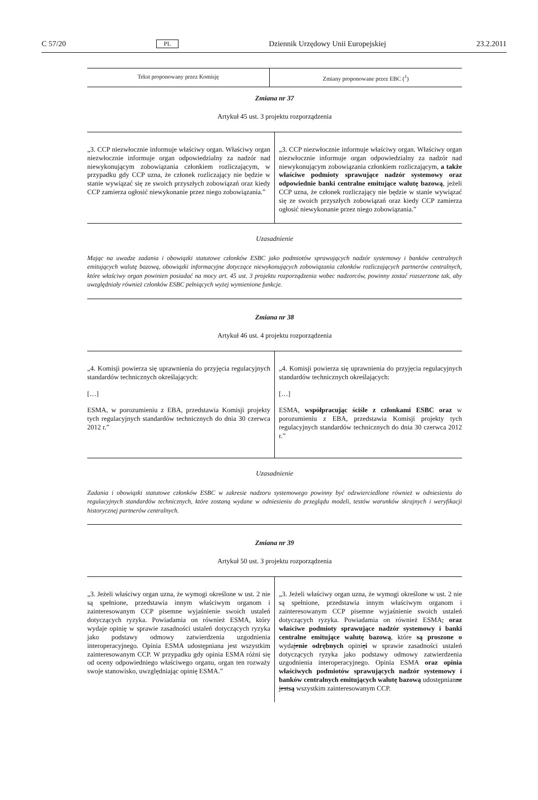C 57/20 PL Dziennik Urzędowy Unii Europejskiej 23.2.2011
| Tekst proponowany przez Komisję | Zmiany proponowane przez EBC (<sup>1</sup>) |
Zmiana nr 37
Artykuł 45 ust. 3 projektu rozporządzenia
| „3. CCP niezwłocznie informuje właściwy organ. Właściwy organ niezwłocznie informuje organ odpowiedzialny za nadzór nad niewykonującym zobowiązania członkiem rozliczającym, w przypadku gdy CCP uzna, że członek rozliczający nie będzie w stanie wywiązać się ze swoich przyszłych zobowiązań oraz kiedy CCP zamierza ogłosić niewykonanie przez niego zobowiązania.” | „3. CCP niezwłocznie informuje właściwy organ. Właściwy organ niezwłocznie informuje organ odpowiedzialny za nadzór nad niewykonującym zobowiązania członkiem rozliczającym, a także właściwe podmioty sprawujące nadzór systemowy oraz odpowiednie banki centralne emitujące walutę bazową , jeżeli CCP uzna, że członek rozliczający nie będzie w stanie wywiązać się ze swoich przyszłych zobowiązań oraz kiedy CCP zamierza ogłosić niewykonanie przez niego zobowiązania.” |
Uzasadnienie
Mając na uwadze zadania i obowiązki statutowe członków ESBC jako podmiotów sprawujących nadzór systemowy i banków centralnych emitujących walutę bazową, obowiązki informacyjne dotyczące niewykonujących zobowiązania członków rozliczających partnerów centralnych, które właściwy organ powinien posiadać na mocy art. 45 ust. 3 projektu rozporządzenia wobec nadzorców, powinny zostać rozszerzone tak, aby uwzględniały również członków ESBC pełniących wyżej wymienione funkcje.
Zmiana nr 38
Artykuł 46 ust. 4 projektu rozporządzenia
| „4. Komisji powierza się uprawnienia do przyjęcia regulacyjnych standardów technicznych określających: […] ESMA, w porozumieniu z EBA, przedstawia Komisji projekty tych regulacyjnych standardów technicznych do dnia 30 czerwca 2012 r.” | „4. Komisji powierza się uprawnienia do przyjęcia regulacyjnych standardów technicznych określających: […] ESMA, współpracując ściśle z członkami ESBC oraz w porozumieniu z EBA, przedstawia Komisji projekty tych regulacyjnych standardów technicznych do dnia 30 czerwca 2012 r.” |
Uzasadnienie
Zadania i obowiązki statutowe członków ESBC w zakresie nadzoru systemowego powinny być odzwierciedlone również w odniesieniu do regulacyjnych standardów technicznych, które zostaną wydane w odniesieniu do przeglądu modeli, testów warunków skrajnych i weryfikacji historycznej partnerów centralnych.
Zmiana nr 39
Artykuł 50 ust. 3 projektu rozporządzenia
| „3. Jeżeli właściwy organ uzna, że wymogi określone w ust. 2 nie są spełnione, przedstawia innym właściwym organom i zainteresowanym CCP pisemne wyjaśnienie swoich ustaleń dotyczących ryzyka. Powiadamia on również ESMA, który wydaje opinię w sprawie zasadności ustaleń dotyczących ryzyka jako podstawy odmowy zatwierdzenia uzgodnienia interoperacyjnego. Opinia ESMA udostępniana jest wszystkim zainteresowanym CCP. W przypadku gdy opinia ESMA różni się od oceny odpowiedniego właściwego organu, organ ten rozważy swoje stanowisko, uwzględniając opinię ESMA.” | „3. Jeżeli właściwy organ uzna, że wymogi określone w ust. 2 nie są spełnione, przedstawia innym właściwym organom i zainteresowanym CCP pisemne wyjaśnienie swoich ustaleń dotyczących ryzyka. Powiadamia on również ESMA , oraz właściwe podmioty sprawujące nadzór systemowy i banki centralne emitujące walutę bazową , które są proszone o wyda je nie odrębnych opini ę i w sprawie zasadności ustaleń dotyczących ryzyka jako podstawy odmowy zatwierdzenia uzgodnienia interoperacyjnego. Opinia ESMA oraz opinia właściwych podmiotów sprawujących nadzór systemowy i banków centralnych emitujących walutę bazową udostępnian a e jest są wszystkim zainteresowanym CCP. |